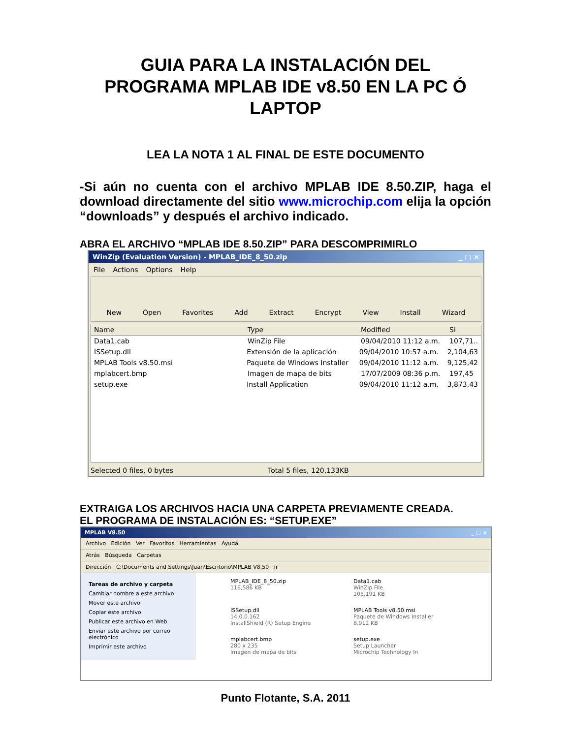GUIA PARA LA INSTALACIÓN DEL
PROGRAMA MPLAB IDE v8.50 EN LA PC Ó
LAPTOP
LEA LA NOTA 1 AL FINAL DE ESTE DOCUMENTO
-Si aún no cuenta con el archivo MPLAB IDE 8.50.ZIP, haga el download directamente del sitio www.microchip.com elija la opción “downloads” y después el archivo indicado.
ABRA EL ARCHIVO “MPLAB IDE 8.50.ZIP” PARA DESCOMPRIMIRLO
WinZip (Evaluation Version) - MPLAB_IDE_8_50.zip _ □ ×
File Actions Options Help
New Open Favorites Add Extract Encrypt View Install Wizard
Name Type Modified Si
Data1.cab WinZip File 09/04/2010 11:12 a.m. 107,71..
ISSetup.dll Extensión de la aplicación 09/04/2010 10:57 a.m. 2,104,63
MPLAB Tools v8.50.msi Paquete de Windows Installer 09/04/2010 11:12 a.m. 9,125,42
mplabcert.bmp Imagen de mapa de bits 17/07/2009 08:36 p.m. 197,45
setup.exe Install Application 09/04/2010 11:12 a.m. 3,873,43
Selected 0 files, 0 bytes Total 5 files, 120,133KB
EXTRAIGA LOS ARCHIVOS HACIA UNA CARPETA PREVIAMENTE CREADA.
EL PROGRAMA DE INSTALACIÓN ES: “SETUP.EXE”
MPLAB V8.50 _ □ ×
Archivo Edición Ver Favoritos Herramientas Ayuda
Atrás Búsqueda Carpetas
Dirección C:\Documents and Settings\Juan\Escritorio\MPLAB V8.50 Ir
Tareas de archivo y carpeta
Cambiar nombre a este archivo
Mover este archivo
Copiar este archivo
Publicar este archivo en Web
Enviar este archivo por correo electrónico
Imprimir este archivo
MPLAB_IDE_8_50.zip
116,586 KB
Data1.cab
WinZip File
105,191 KB
ISSetup.dll
14.0.0.162
InstallShield (R) Setup Engine
MPLAB Tools v8.50.msi
Paquete de Windows Installer
8,912 KB
mplabcert.bmp
280 x 235
Imagen de mapa de bits
setup.exe
Setup Launcher
Microchip Technology In
Punto Flotante, S.A. 2011